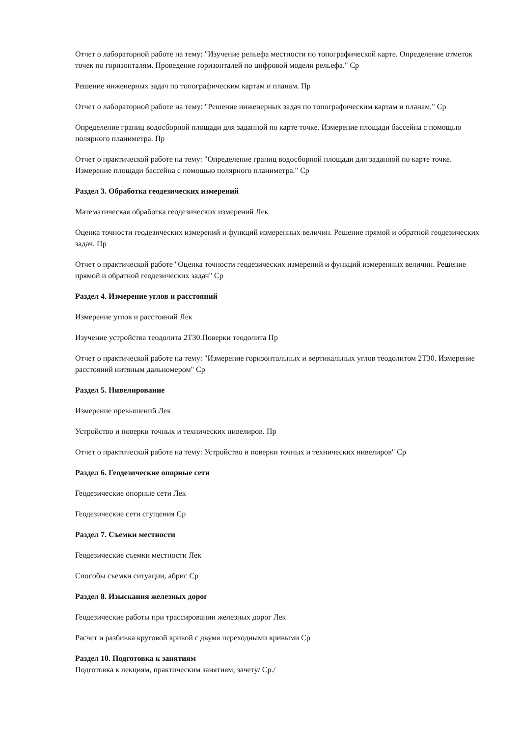Отчет о лабораторной работе на тему: "Изучение рельефа местности по топографической карте. Определение отметок точек по горизонталям. Проведение горизонталей по цифровой модели рельефа." Ср
Решение инженерных задач по топографическим картам и планам. Пр
Отчет о лабораторной работе на тему: "Решение инженерных задач по топографическим картам и планам." Ср
Определение границ водосборной площади для заданной по карте точке. Измерение площади бассейна с помощью полярного планиметра. Пр
Отчет о практической работе на тему: "Определение границ водосборной площади для заданной по карте точке. Измерение площади бассейна с помощью полярного планиметра." Ср
Раздел 3. Обработка геодезических измерений
Математическая обработка геодезических измерений Лек
Оценка точности геодезических измерений и функций измеренных величин. Решение прямой и обратной геодезических задач. Пр
Отчет о практической работе "Оценка точности геодезических измерений и функций измеренных величин. Решение прямой и обратной геодезических задач" Ср
Раздел 4. Измерение углов и расстояний
Измерение углов и расстояний Лек
Изучение устройства теодолита 2Т30.Поверки теодолита Пр
Отчет о практической работе на тему: "Измерение горизонтальных и вертикальных углов теодолитом 2Т30. Измерение расстояний нитяным дальномером" Ср
Раздел 5. Нивелирование
Измерение превышений Лек
Устройство и поверки точных и технических нивелиров. Пр
Отчет о практической работе на тему: Устройство и поверки точных и технических нивелиров" Ср
Раздел 6. Геодезические опорные сети
Геодезические опорные сети Лек
Геодезические сети сгущения Ср
Раздел 7. Съемки местности
Геодезические съемки местности Лек
Способы съемки ситуации, абрис Ср
Раздел 8. Изыскания железных дорог
Геодезические работы при трассировании железных дорог Лек
Расчет и разбивка круговой кривой с двумя переходными кривыми Ср
Раздел 10. Подготовка к занятиям
Подготовка к лекциям, практическим занятиям, зачету/ Ср./